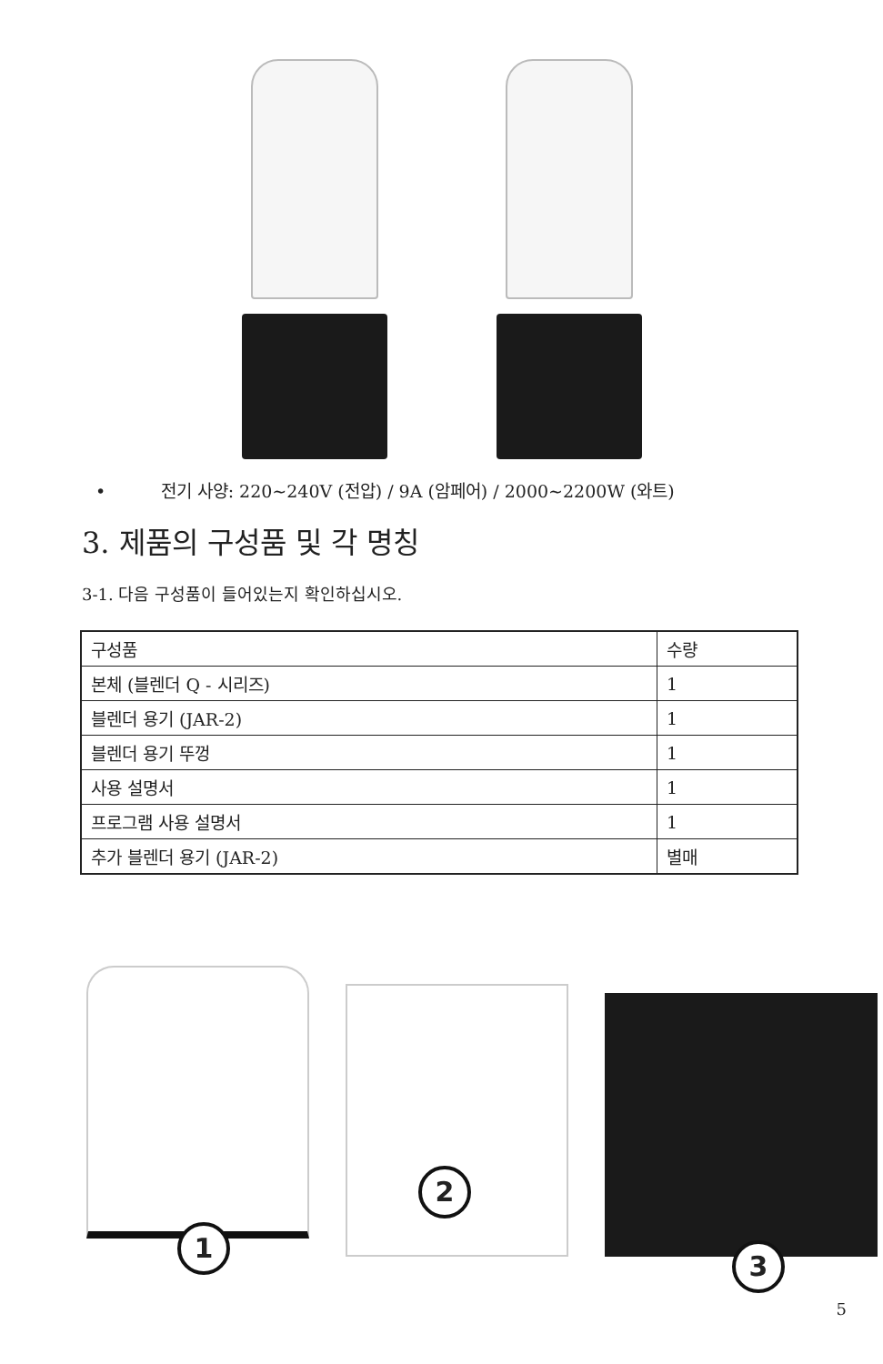• 전기 사양: 220~240V (전압) / 9A (암페어) / 2000~2200W (와트)
3. 제품의 구성품 및 각 명칭
3-1. 다음 구성품이 들어있는지 확인하십시오.
| 구성품 | 수량 |
| --- | --- |
| 본체 (블렌더 Q - 시리즈) | 1 |
| 블렌더 용기 (JAR-2) | 1 |
| 블렌더 용기 뚜껑 | 1 |
| 사용 설명서 | 1 |
| 프로그램 사용 설명서 | 1 |
| 추가 블렌더 용기 (JAR-2) | 별매 |
1
2
3
5